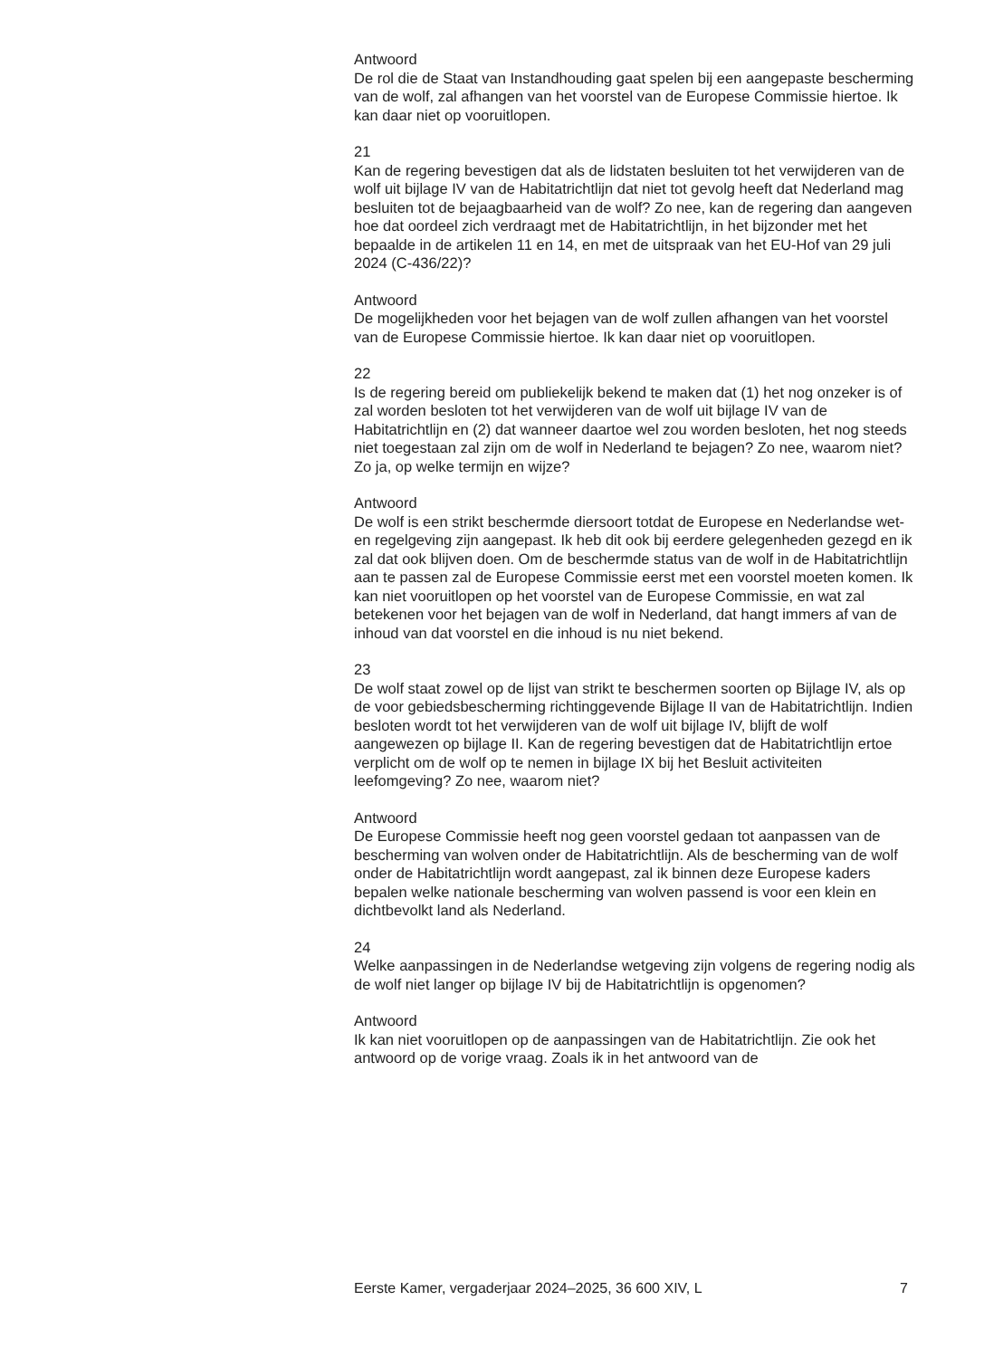Antwoord
De rol die de Staat van Instandhouding gaat spelen bij een aangepaste bescherming van de wolf, zal afhangen van het voorstel van de Europese Commissie hiertoe. Ik kan daar niet op vooruitlopen.
21
Kan de regering bevestigen dat als de lidstaten besluiten tot het verwijderen van de wolf uit bijlage IV van de Habitatrichtlijn dat niet tot gevolg heeft dat Nederland mag besluiten tot de bejaagbaarheid van de wolf? Zo nee, kan de regering dan aangeven hoe dat oordeel zich verdraagt met de Habitatrichtlijn, in het bijzonder met het bepaalde in de artikelen 11 en 14, en met de uitspraak van het EU-Hof van 29 juli 2024 (C-436/22)?
Antwoord
De mogelijkheden voor het bejagen van de wolf zullen afhangen van het voorstel van de Europese Commissie hiertoe. Ik kan daar niet op vooruitlopen.
22
Is de regering bereid om publiekelijk bekend te maken dat (1) het nog onzeker is of zal worden besloten tot het verwijderen van de wolf uit bijlage IV van de Habitatrichtlijn en (2) dat wanneer daartoe wel zou worden besloten, het nog steeds niet toegestaan zal zijn om de wolf in Nederland te bejagen? Zo nee, waarom niet? Zo ja, op welke termijn en wijze?
Antwoord
De wolf is een strikt beschermde diersoort totdat de Europese en Nederlandse wet- en regelgeving zijn aangepast. Ik heb dit ook bij eerdere gelegenheden gezegd en ik zal dat ook blijven doen. Om de beschermde status van de wolf in de Habitatrichtlijn aan te passen zal de Europese Commissie eerst met een voorstel moeten komen. Ik kan niet vooruitlopen op het voorstel van de Europese Commissie, en wat zal betekenen voor het bejagen van de wolf in Nederland, dat hangt immers af van de inhoud van dat voorstel en die inhoud is nu niet bekend.
23
De wolf staat zowel op de lijst van strikt te beschermen soorten op Bijlage IV, als op de voor gebiedsbescherming richtinggevende Bijlage II van de Habitatrichtlijn. Indien besloten wordt tot het verwijderen van de wolf uit bijlage IV, blijft de wolf aangewezen op bijlage II. Kan de regering bevestigen dat de Habitatrichtlijn ertoe verplicht om de wolf op te nemen in bijlage IX bij het Besluit activiteiten leefomgeving? Zo nee, waarom niet?
Antwoord
De Europese Commissie heeft nog geen voorstel gedaan tot aanpassen van de bescherming van wolven onder de Habitatrichtlijn. Als de bescherming van de wolf onder de Habitatrichtlijn wordt aangepast, zal ik binnen deze Europese kaders bepalen welke nationale bescherming van wolven passend is voor een klein en dichtbevolkt land als Nederland.
24
Welke aanpassingen in de Nederlandse wetgeving zijn volgens de regering nodig als de wolf niet langer op bijlage IV bij de Habitatrichtlijn is opgenomen?
Antwoord
Ik kan niet vooruitlopen op de aanpassingen van de Habitatrichtlijn. Zie ook het antwoord op de vorige vraag. Zoals ik in het antwoord van de
Eerste Kamer, vergaderjaar 2024–2025, 36 600 XIV, L 7